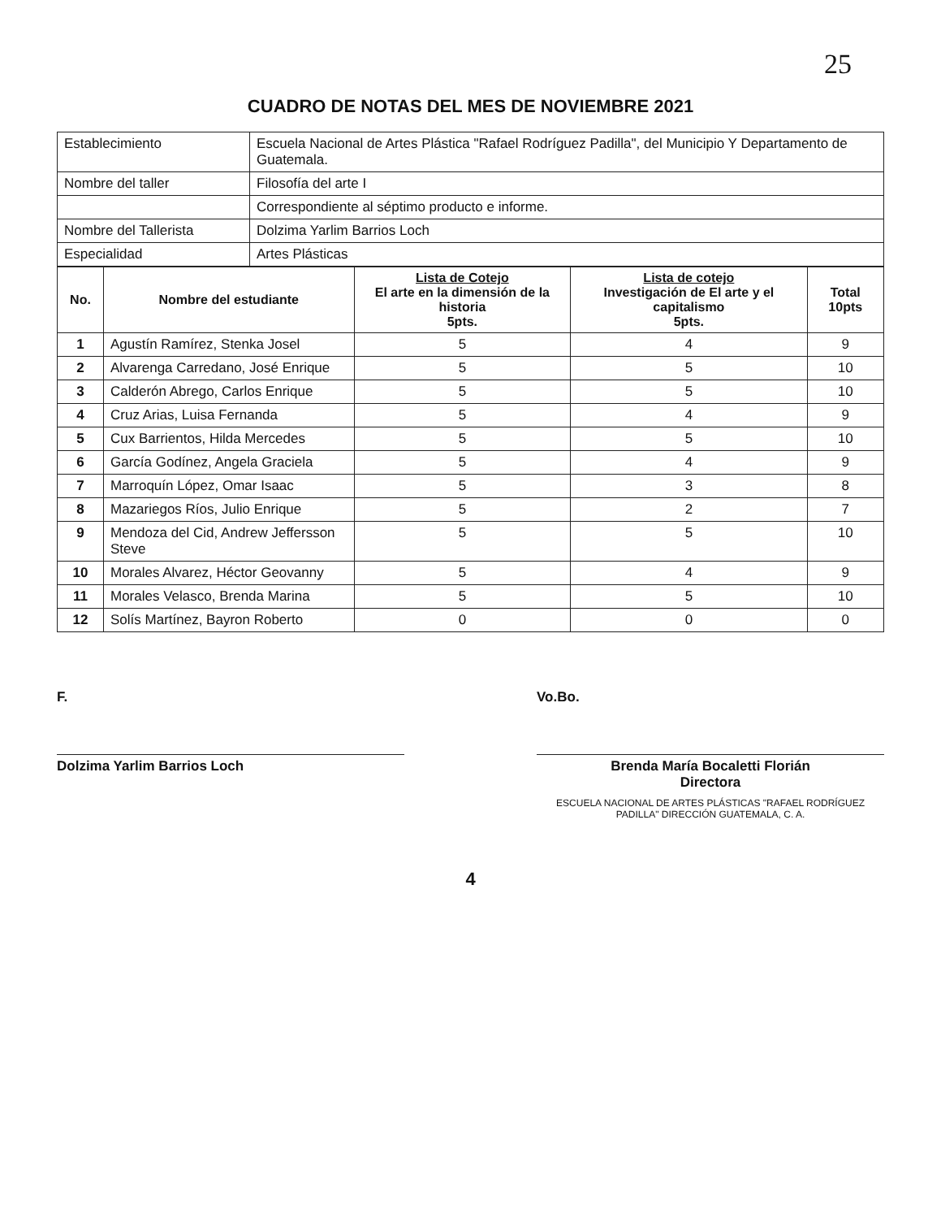25
CUADRO DE NOTAS DEL MES DE NOVIEMBRE 2021
| Establecimiento | Escuela Nacional de Artes Plástica "Rafael Rodríguez Padilla", del Municipio Y Departamento de Guatemala. |
| Nombre del taller | Filosofía del arte I |
| | Correspondiente al séptimo producto e informe. |
| Nombre del Tallerista | Dolzima Yarlim Barrios Loch |
| Especialidad | Artes Plásticas |
| No. | Nombre del estudiante | Lista de Cotejo El arte en la dimensión de la historia 5pts. | Lista de cotejo Investigación de El arte y el capitalismo 5pts. | Total 10pts |
| --- | --- | --- | --- | --- |
| 1 | Agustín Ramírez, Stenka Josel | 5 | 4 | 9 |
| 2 | Alvarenga Carredano, José Enrique | 5 | 5 | 10 |
| 3 | Calderón Abrego, Carlos Enrique | 5 | 5 | 10 |
| 4 | Cruz Arias, Luisa Fernanda | 5 | 4 | 9 |
| 5 | Cux Barrientos, Hilda Mercedes | 5 | 5 | 10 |
| 6 | García Godínez, Angela Graciela | 5 | 4 | 9 |
| 7 | Marroquín López, Omar Isaac | 5 | 3 | 8 |
| 8 | Mazariegos Ríos, Julio Enrique | 5 | 2 | 7 |
| 9 | Mendoza del Cid, Andrew Jeffersson Steve | 5 | 5 | 10 |
| 10 | Morales Alvarez, Héctor Geovanny | 5 | 4 | 9 |
| 11 | Morales Velasco, Brenda Marina | 5 | 5 | 10 |
| 12 | Solís Martínez, Bayron Roberto | 0 | 0 | 0 |
F.
Dolzima Yarlim Barrios Loch
Vo.Bo.
Brenda María Bocaletti Florián
Directora
ESCUELA NACIONAL DE ARTES PLÁSTICAS "RAFAEL RODRÍGUEZ PADILLA" DIRECCIÓN GUATEMALA, C. A.
4